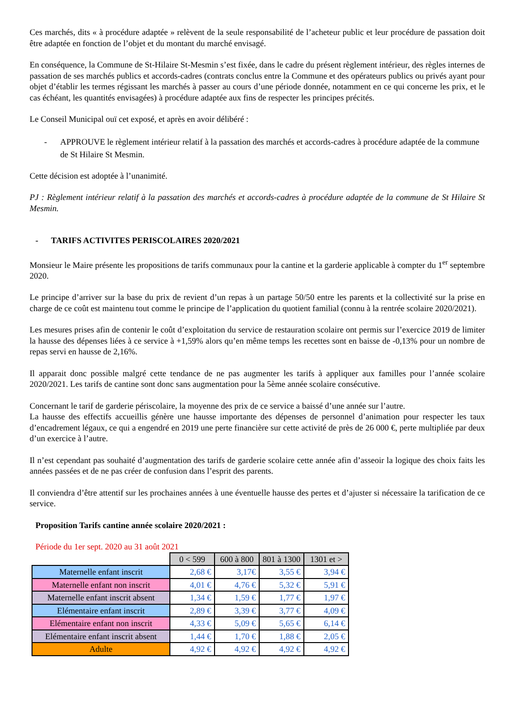Ces marchés, dits « à procédure adaptée » relèvent de la seule responsabilité de l’acheteur public et leur procédure de passation doit être adaptée en fonction de l’objet et du montant du marché envisagé.
En conséquence, la Commune de St-Hilaire St-Mesmin s’est fixée, dans le cadre du présent règlement intérieur, des règles internes de passation de ses marchés publics et accords-cadres (contrats conclus entre la Commune et des opérateurs publics ou privés ayant pour objet d’établir les termes régissant les marchés à passer au cours d’une période donnée, notamment en ce qui concerne les prix, et le cas échéant, les quantités envisagées) à procédure adaptée aux fins de respecter les principes précités.
Le Conseil Municipal ouï cet exposé, et après en avoir délibéré :
- APPROUVE le règlement intérieur relatif à la passation des marchés et accords-cadres à procédure adaptée de la commune de St Hilaire St Mesmin.
Cette décision est adoptée à l’unanimité.
PJ : Règlement intérieur relatif à la passation des marchés et accords-cadres à procédure adaptée de la commune de St Hilaire St Mesmin.
- TARIFS ACTIVITES PERISCOLAIRES 2020/2021
Monsieur le Maire présente les propositions de tarifs communaux pour la cantine et la garderie applicable à compter du 1<sup>er</sup> septembre 2020.
Le principe d’arriver sur la base du prix de revient d’un repas à un partage 50/50 entre les parents et la collectivité sur la prise en charge de ce coût est maintenu tout comme le principe de l’application du quotient familial (connu à la rentrée scolaire 2020/2021).
Les mesures prises afin de contenir le coût d’exploitation du service de restauration scolaire ont permis sur l’exercice 2019 de limiter la hausse des dépenses liées à ce service à +1,59% alors qu’en même temps les recettes sont en baisse de -0,13% pour un nombre de repas servi en hausse de 2,16%.
Il apparait donc possible malgré cette tendance de ne pas augmenter les tarifs à appliquer aux familles pour l’année scolaire 2020/2021. Les tarifs de cantine sont donc sans augmentation pour la 5ème année scolaire consécutive.
Concernant le tarif de garderie périscolaire, la moyenne des prix de ce service a baissé d’une année sur l’autre.
La hausse des effectifs accueillis génère une hausse importante des dépenses de personnel d’animation pour respecter les taux d’encadrement légaux, ce qui a engendré en 2019 une perte financière sur cette activité de près de 26 000 €, perte multipliée par deux d’un exercice à l’autre.
Il n’est cependant pas souhaité d’augmentation des tarifs de garderie scolaire cette année afin d’asseoir la logique des choix faits les années passées et de ne pas créer de confusion dans l’esprit des parents.
Il conviendra d’être attentif sur les prochaines années à une éventuelle hausse des pertes et d’ajuster si nécessaire la tarification de ce service.
Proposition Tarifs cantine année scolaire 2020/2021 :
Période du 1er sept. 2020 au 31 août 2021
| | 0 < 599 | 600 à 800 | 801 à 1300 | 1301 et > |
| Maternelle enfant inscrit | 2,68 € | 3,17€ | 3,55 € | 3,94 € |
| Maternelle enfant non inscrit | 4,01 € | 4,76 € | 5,32 € | 5,91 € |
| Maternelle enfant inscrit absent | 1,34 € | 1,59 € | 1,77 € | 1,97 € |
| Elémentaire enfant inscrit | 2,89 € | 3,39 € | 3,77 € | 4,09 € |
| Elémentaire enfant non inscrit | 4,33 € | 5,09 € | 5,65 € | 6,14 € |
| Elémentaire enfant inscrit absent | 1,44 € | 1,70 € | 1,88 € | 2,05 € |
| Adulte | 4,92 € | 4,92 € | 4,92 € | 4,92 € |